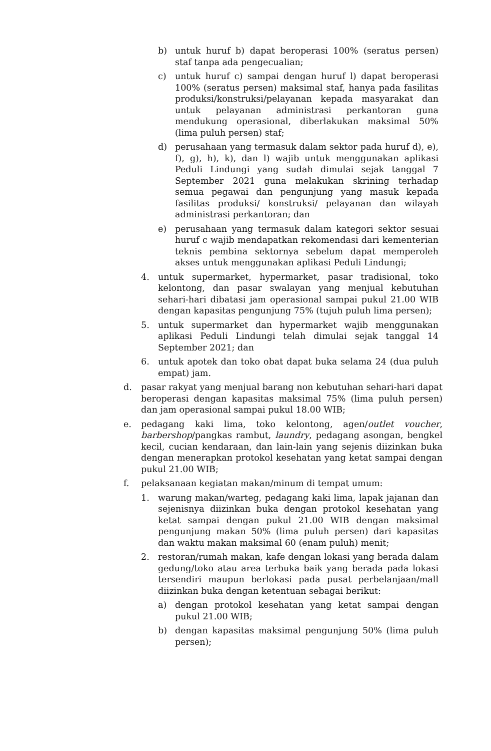b) untuk huruf b) dapat beroperasi 100% (seratus persen) staf tanpa ada pengecualian;
c) untuk huruf c) sampai dengan huruf l) dapat beroperasi 100% (seratus persen) maksimal staf, hanya pada fasilitas produksi/konstruksi/pelayanan kepada masyarakat dan untuk pelayanan administrasi perkantoran guna mendukung operasional, diberlakukan maksimal 50% (lima puluh persen) staf;
d) perusahaan yang termasuk dalam sektor pada huruf d), e), f), g), h), k), dan l) wajib untuk menggunakan aplikasi Peduli Lindungi yang sudah dimulai sejak tanggal 7 September 2021 guna melakukan skrining terhadap semua pegawai dan pengunjung yang masuk kepada fasilitas produksi/ konstruksi/ pelayanan dan wilayah administrasi perkantoran; dan
e) perusahaan yang termasuk dalam kategori sektor sesuai huruf c wajib mendapatkan rekomendasi dari kementerian teknis pembina sektornya sebelum dapat memperoleh akses untuk menggunakan aplikasi Peduli Lindungi;
4. untuk supermarket, hypermarket, pasar tradisional, toko kelontong, dan pasar swalayan yang menjual kebutuhan sehari-hari dibatasi jam operasional sampai pukul 21.00 WIB dengan kapasitas pengunjung 75% (tujuh puluh lima persen);
5. untuk supermarket dan hypermarket wajib menggunakan aplikasi Peduli Lindungi telah dimulai sejak tanggal 14 September 2021; dan
6. untuk apotek dan toko obat dapat buka selama 24 (dua puluh empat) jam.
d. pasar rakyat yang menjual barang non kebutuhan sehari-hari dapat beroperasi dengan kapasitas maksimal 75% (lima puluh persen) dan jam operasional sampai pukul 18.00 WIB;
e. pedagang kaki lima, toko kelontong, agen/outlet voucher, barbershop/pangkas rambut, laundry, pedagang asongan, bengkel kecil, cucian kendaraan, dan lain-lain yang sejenis diizinkan buka dengan menerapkan protokol kesehatan yang ketat sampai dengan pukul 21.00 WIB;
f. pelaksanaan kegiatan makan/minum di tempat umum:
1. warung makan/warteg, pedagang kaki lima, lapak jajanan dan sejenisnya diizinkan buka dengan protokol kesehatan yang ketat sampai dengan pukul 21.00 WIB dengan maksimal pengunjung makan 50% (lima puluh persen) dari kapasitas dan waktu makan maksimal 60 (enam puluh) menit;
2. restoran/rumah makan, kafe dengan lokasi yang berada dalam gedung/toko atau area terbuka baik yang berada pada lokasi tersendiri maupun berlokasi pada pusat perbelanjaan/mall diizinkan buka dengan ketentuan sebagai berikut:
a) dengan protokol kesehatan yang ketat sampai dengan pukul 21.00 WIB;
b) dengan kapasitas maksimal pengunjung 50% (lima puluh persen);